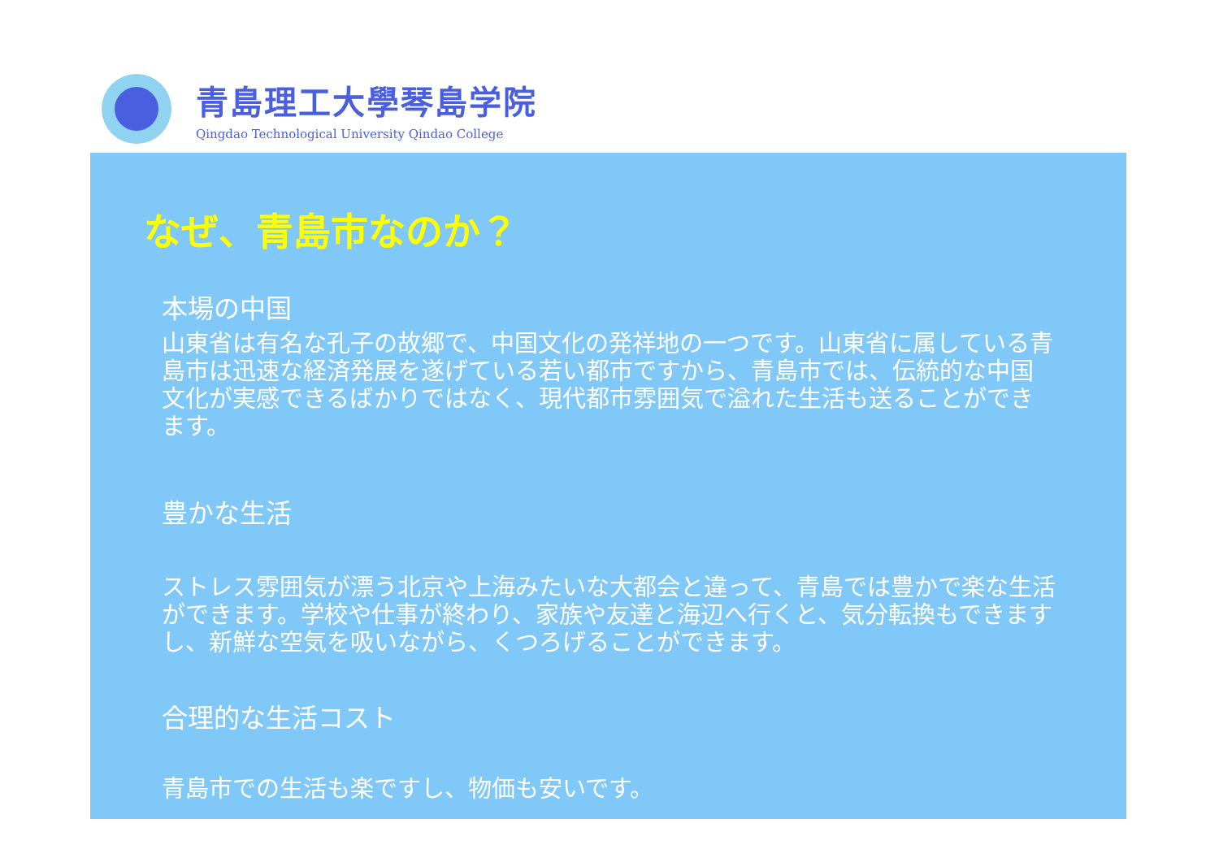青島理工大學琴島学院
Qingdao Technological University Qindao College
なぜ、青島市なのか？
本場の中国
山東省は有名な孔子の故郷で、中国文化の発祥地の一つです。山東省に属している青島市は迅速な経済発展を遂げている若い都市ですから、青島市では、伝統的な中国文化が実感できるばかりではなく、現代都市雰囲気で溢れた生活も送ることができます。
豊かな生活
ストレス雰囲気が漂う北京や上海みたいな大都会と違って、青島では豊かで楽な生活ができます。学校や仕事が終わり、家族や友達と海辺へ行くと、気分転換もできますし、新鮮な空気を吸いながら、くつろげることができます。
合理的な生活コスト
青島市での生活も楽ですし、物価も安いです。